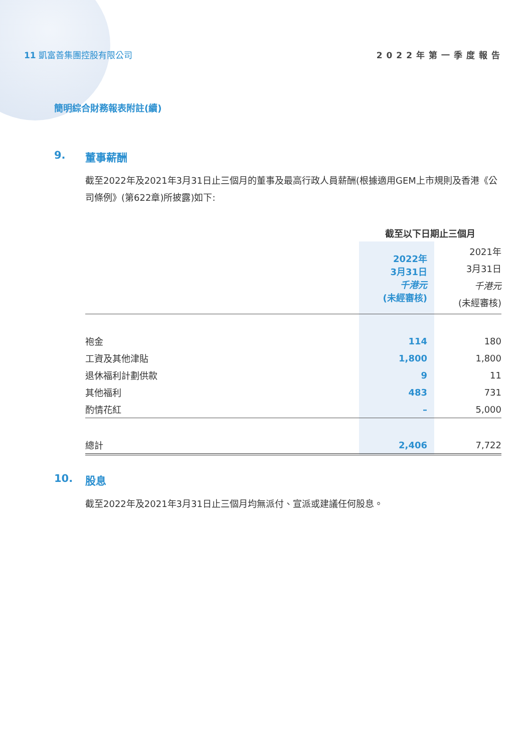11 凱富善集團控股有限公司 2022年第一季度報告
簡明綜合財務報表附註(續)
9. 董事薪酬
截至2022年及2021年3月31日止三個月的董事及最高行政人員薪酬(根據適用GEM上市規則及香港《公司條例》(第622章)所披露)如下:
| | 截至以下日期止三個月 | |
| --- | --- | --- |
| | 2022年 3月31日 千港元 (未經審核) | 2021年 3月31日 千港元 (未經審核) |
| 袍金 | 114 | 180 |
| 工資及其他津貼 | 1,800 | 1,800 |
| 退休福利計劃供款 | 9 | 11 |
| 其他福利 | 483 | 731 |
| 酌情花紅 | – | 5,000 |
| 總計 | 2,406 | 7,722 |
10. 股息
截至2022年及2021年3月31日止三個月均無派付、宣派或建議任何股息。